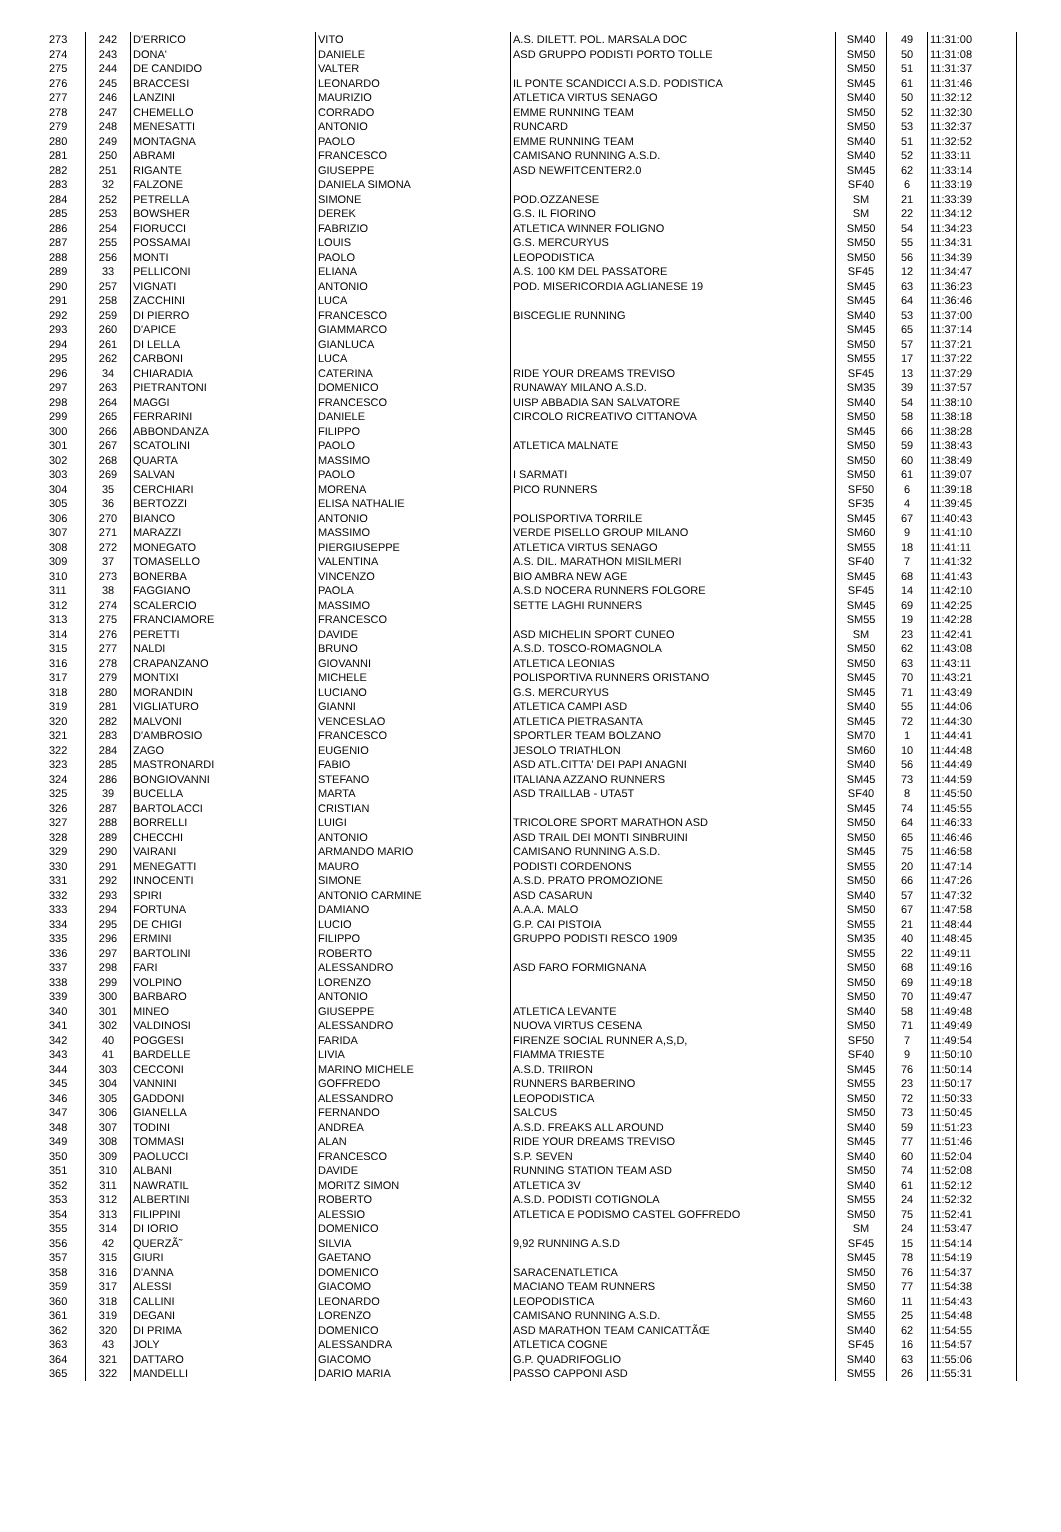| 273 | 242 | D'ERRICO | VITO | A.S. DILETT. POL. MARSALA DOC | SM40 | 49 | 11:31:00 |
| 274 | 243 | DONA' | DANIELE | ASD GRUPPO PODISTI PORTO TOLLE | SM50 | 50 | 11:31:08 |
| 275 | 244 | DE CANDIDO | VALTER | | SM50 | 51 | 11:31:37 |
| 276 | 245 | BRACCESI | LEONARDO | IL PONTE SCANDICCI A.S.D. PODISTICA | SM45 | 61 | 11:31:46 |
| 277 | 246 | LANZINI | MAURIZIO | ATLETICA VIRTUS SENAGO | SM40 | 50 | 11:32:12 |
| 278 | 247 | CHEMELLO | CORRADO | EMME RUNNING TEAM | SM50 | 52 | 11:32:30 |
| 279 | 248 | MENESATTI | ANTONIO | RUNCARD | SM50 | 53 | 11:32:37 |
| 280 | 249 | MONTAGNA | PAOLO | EMME RUNNING TEAM | SM40 | 51 | 11:32:52 |
| 281 | 250 | ABRAMI | FRANCESCO | CAMISANO RUNNING A.S.D. | SM40 | 52 | 11:33:11 |
| 282 | 251 | RIGANTE | GIUSEPPE | ASD NEWFITCENTER2.0 | SM45 | 62 | 11:33:14 |
| 283 | 32 | FALZONE | DANIELA SIMONA | | SF40 | 6 | 11:33:19 |
| 284 | 252 | PETRELLA | SIMONE | POD.OZZANESE | SM | 21 | 11:33:39 |
| 285 | 253 | BOWSHER | DEREK | G.S. IL FIORINO | SM | 22 | 11:34:12 |
| 286 | 254 | FIORUCCI | FABRIZIO | ATLETICA WINNER FOLIGNO | SM50 | 54 | 11:34:23 |
| 287 | 255 | POSSAMAI | LOUIS | G.S. MERCURYUS | SM50 | 55 | 11:34:31 |
| 288 | 256 | MONTI | PAOLO | LEOPODISTICA | SM50 | 56 | 11:34:39 |
| 289 | 33 | PELLICONI | ELIANA | A.S. 100 KM DEL PASSATORE | SF45 | 12 | 11:34:47 |
| 290 | 257 | VIGNATI | ANTONIO | POD. MISERICORDIA AGLIANESE 19 | SM45 | 63 | 11:36:23 |
| 291 | 258 | ZACCHINI | LUCA | | SM45 | 64 | 11:36:46 |
| 292 | 259 | DI PIERRO | FRANCESCO | BISCEGLIE RUNNING | SM40 | 53 | 11:37:00 |
| 293 | 260 | D'APICE | GIAMMARCO | | SM45 | 65 | 11:37:14 |
| 294 | 261 | DI LELLA | GIANLUCA | | SM50 | 57 | 11:37:21 |
| 295 | 262 | CARBONI | LUCA | | SM55 | 17 | 11:37:22 |
| 296 | 34 | CHIARADIA | CATERINA | RIDE YOUR DREAMS TREVISO | SF45 | 13 | 11:37:29 |
| 297 | 263 | PIETRANTONI | DOMENICO | RUNAWAY MILANO A.S.D. | SM35 | 39 | 11:37:57 |
| 298 | 264 | MAGGI | FRANCESCO | UISP ABBADIA SAN SALVATORE | SM40 | 54 | 11:38:10 |
| 299 | 265 | FERRARINI | DANIELE | CIRCOLO RICREATIVO CITTANOVA | SM50 | 58 | 11:38:18 |
| 300 | 266 | ABBONDANZA | FILIPPO | | SM45 | 66 | 11:38:28 |
| 301 | 267 | SCATOLINI | PAOLO | ATLETICA MALNATE | SM50 | 59 | 11:38:43 |
| 302 | 268 | QUARTA | MASSIMO | | SM50 | 60 | 11:38:49 |
| 303 | 269 | SALVAN | PAOLO | I SARMATI | SM50 | 61 | 11:39:07 |
| 304 | 35 | CERCHIARI | MORENA | PICO RUNNERS | SF50 | 6 | 11:39:18 |
| 305 | 36 | BERTOZZI | ELISA NATHALIE | | SF35 | 4 | 11:39:45 |
| 306 | 270 | BIANCO | ANTONIO | POLISPORTIVA TORRILE | SM45 | 67 | 11:40:43 |
| 307 | 271 | MARAZZI | MASSIMO | VERDE PISELLO GROUP MILANO | SM60 | 9 | 11:41:10 |
| 308 | 272 | MONEGATO | PIERGIUSEPPE | ATLETICA VIRTUS SENAGO | SM55 | 18 | 11:41:11 |
| 309 | 37 | TOMASELLO | VALENTINA | A.S. DIL. MARATHON MISILMERI | SF40 | 7 | 11:41:32 |
| 310 | 273 | BONERBA | VINCENZO | BIO AMBRA NEW AGE | SM45 | 68 | 11:41:43 |
| 311 | 38 | FAGGIANO | PAOLA | A.S.D NOCERA RUNNERS FOLGORE | SF45 | 14 | 11:42:10 |
| 312 | 274 | SCALERCIO | MASSIMO | SETTE LAGHI RUNNERS | SM45 | 69 | 11:42:25 |
| 313 | 275 | FRANCIAMORE | FRANCESCO | | SM55 | 19 | 11:42:28 |
| 314 | 276 | PERETTI | DAVIDE | ASD MICHELIN SPORT CUNEO | SM | 23 | 11:42:41 |
| 315 | 277 | NALDI | BRUNO | A.S.D. TOSCO-ROMAGNOLA | SM50 | 62 | 11:43:08 |
| 316 | 278 | CRAPANZANO | GIOVANNI | ATLETICA LEONIAS | SM50 | 63 | 11:43:11 |
| 317 | 279 | MONTIXI | MICHELE | POLISPORTIVA RUNNERS ORISTANO | SM45 | 70 | 11:43:21 |
| 318 | 280 | MORANDIN | LUCIANO | G.S. MERCURYUS | SM45 | 71 | 11:43:49 |
| 319 | 281 | VIGLIATURO | GIANNI | ATLETICA CAMPI ASD | SM40 | 55 | 11:44:06 |
| 320 | 282 | MALVONI | VENCESLAO | ATLETICA PIETRASANTA | SM45 | 72 | 11:44:30 |
| 321 | 283 | D'AMBROSIO | FRANCESCO | SPORTLER TEAM BOLZANO | SM70 | 1 | 11:44:41 |
| 322 | 284 | ZAGO | EUGENIO | JESOLO TRIATHLON | SM60 | 10 | 11:44:48 |
| 323 | 285 | MASTRONARDI | FABIO | ASD ATL.CITTA' DEI PAPI ANAGNI | SM40 | 56 | 11:44:49 |
| 324 | 286 | BONGIOVANNI | STEFANO | ITALIANA AZZANO RUNNERS | SM45 | 73 | 11:44:59 |
| 325 | 39 | BUCELLA | MARTA | ASD TRAILLAB - UTA5T | SF40 | 8 | 11:45:50 |
| 326 | 287 | BARTOLACCI | CRISTIAN | | SM45 | 74 | 11:45:55 |
| 327 | 288 | BORRELLI | LUIGI | TRICOLORE SPORT MARATHON ASD | SM50 | 64 | 11:46:33 |
| 328 | 289 | CHECCHI | ANTONIO | ASD TRAIL DEI MONTI SINBRUINI | SM50 | 65 | 11:46:46 |
| 329 | 290 | VAIRANI | ARMANDO MARIO | CAMISANO RUNNING A.S.D. | SM45 | 75 | 11:46:58 |
| 330 | 291 | MENEGATTI | MAURO | PODISTI CORDENONS | SM55 | 20 | 11:47:14 |
| 331 | 292 | INNOCENTI | SIMONE | A.S.D. PRATO PROMOZIONE | SM50 | 66 | 11:47:26 |
| 332 | 293 | SPIRI | ANTONIO CARMINE | ASD CASARUN | SM40 | 57 | 11:47:32 |
| 333 | 294 | FORTUNA | DAMIANO | A.A.A. MALO | SM50 | 67 | 11:47:58 |
| 334 | 295 | DE CHIGI | LUCIO | G.P. CAI PISTOIA | SM55 | 21 | 11:48:44 |
| 335 | 296 | ERMINI | FILIPPO | GRUPPO PODISTI RESCO 1909 | SM35 | 40 | 11:48:45 |
| 336 | 297 | BARTOLINI | ROBERTO | | SM55 | 22 | 11:49:11 |
| 337 | 298 | FARI | ALESSANDRO | ASD FARO FORMIGNANA | SM50 | 68 | 11:49:16 |
| 338 | 299 | VOLPINO | LORENZO | | SM50 | 69 | 11:49:18 |
| 339 | 300 | BARBARO | ANTONIO | | SM50 | 70 | 11:49:47 |
| 340 | 301 | MINEO | GIUSEPPE | ATLETICA LEVANTE | SM40 | 58 | 11:49:48 |
| 341 | 302 | VALDINOSI | ALESSANDRO | NUOVA VIRTUS CESENA | SM50 | 71 | 11:49:49 |
| 342 | 40 | POGGESI | FARIDA | FIRENZE SOCIAL RUNNER A,S,D, | SF50 | 7 | 11:49:54 |
| 343 | 41 | BARDELLE | LIVIA | FIAMMA TRIESTE | SF40 | 9 | 11:50:10 |
| 344 | 303 | CECCONI | MARINO MICHELE | A.S.D. TRIIRON | SM45 | 76 | 11:50:14 |
| 345 | 304 | VANNINI | GOFFREDO | RUNNERS BARBERINO | SM55 | 23 | 11:50:17 |
| 346 | 305 | GADDONI | ALESSANDRO | LEOPODISTICA | SM50 | 72 | 11:50:33 |
| 347 | 306 | GIANELLA | FERNANDO | SALCUS | SM50 | 73 | 11:50:45 |
| 348 | 307 | TODINI | ANDREA | A.S.D. FREAKS ALL AROUND | SM40 | 59 | 11:51:23 |
| 349 | 308 | TOMMASI | ALAN | RIDE YOUR DREAMS TREVISO | SM45 | 77 | 11:51:46 |
| 350 | 309 | PAOLUCCI | FRANCESCO | S.P. SEVEN | SM40 | 60 | 11:52:04 |
| 351 | 310 | ALBANI | DAVIDE | RUNNING STATION TEAM ASD | SM50 | 74 | 11:52:08 |
| 352 | 311 | NAWRATIL | MORITZ SIMON | ATLETICA 3V | SM40 | 61 | 11:52:12 |
| 353 | 312 | ALBERTINI | ROBERTO | A.S.D. PODISTI COTIGNOLA | SM55 | 24 | 11:52:32 |
| 354 | 313 | FILIPPINI | ALESSIO | ATLETICA E PODISMO CASTEL GOFFREDO | SM50 | 75 | 11:52:41 |
| 355 | 314 | DI IORIO | DOMENICO | | SM | 24 | 11:53:47 |
| 356 | 42 | QUERZÃ˜ | SILVIA | 9,92 RUNNING A.S.D | SF45 | 15 | 11:54:14 |
| 357 | 315 | GIURI | GAETANO | | SM45 | 78 | 11:54:19 |
| 358 | 316 | D'ANNA | DOMENICO | SARACENATLETICA | SM50 | 76 | 11:54:37 |
| 359 | 317 | ALESSI | GIACOMO | MACIANO TEAM RUNNERS | SM50 | 77 | 11:54:38 |
| 360 | 318 | CALLINI | LEONARDO | LEOPODISTICA | SM60 | 11 | 11:54:43 |
| 361 | 319 | DEGANI | LORENZO | CAMISANO RUNNING A.S.D. | SM55 | 25 | 11:54:48 |
| 362 | 320 | DI PRIMA | DOMENICO | ASD MARATHON TEAM CANICATTÃŒ | SM40 | 62 | 11:54:55 |
| 363 | 43 | JOLY | ALESSANDRA | ATLETICA COGNE | SF45 | 16 | 11:54:57 |
| 364 | 321 | DATTARO | GIACOMO | G.P. QUADRIFOGLIO | SM40 | 63 | 11:55:06 |
| 365 | 322 | MANDELLI | DARIO MARIA | PASSO CAPPONI ASD | SM55 | 26 | 11:55:31 |